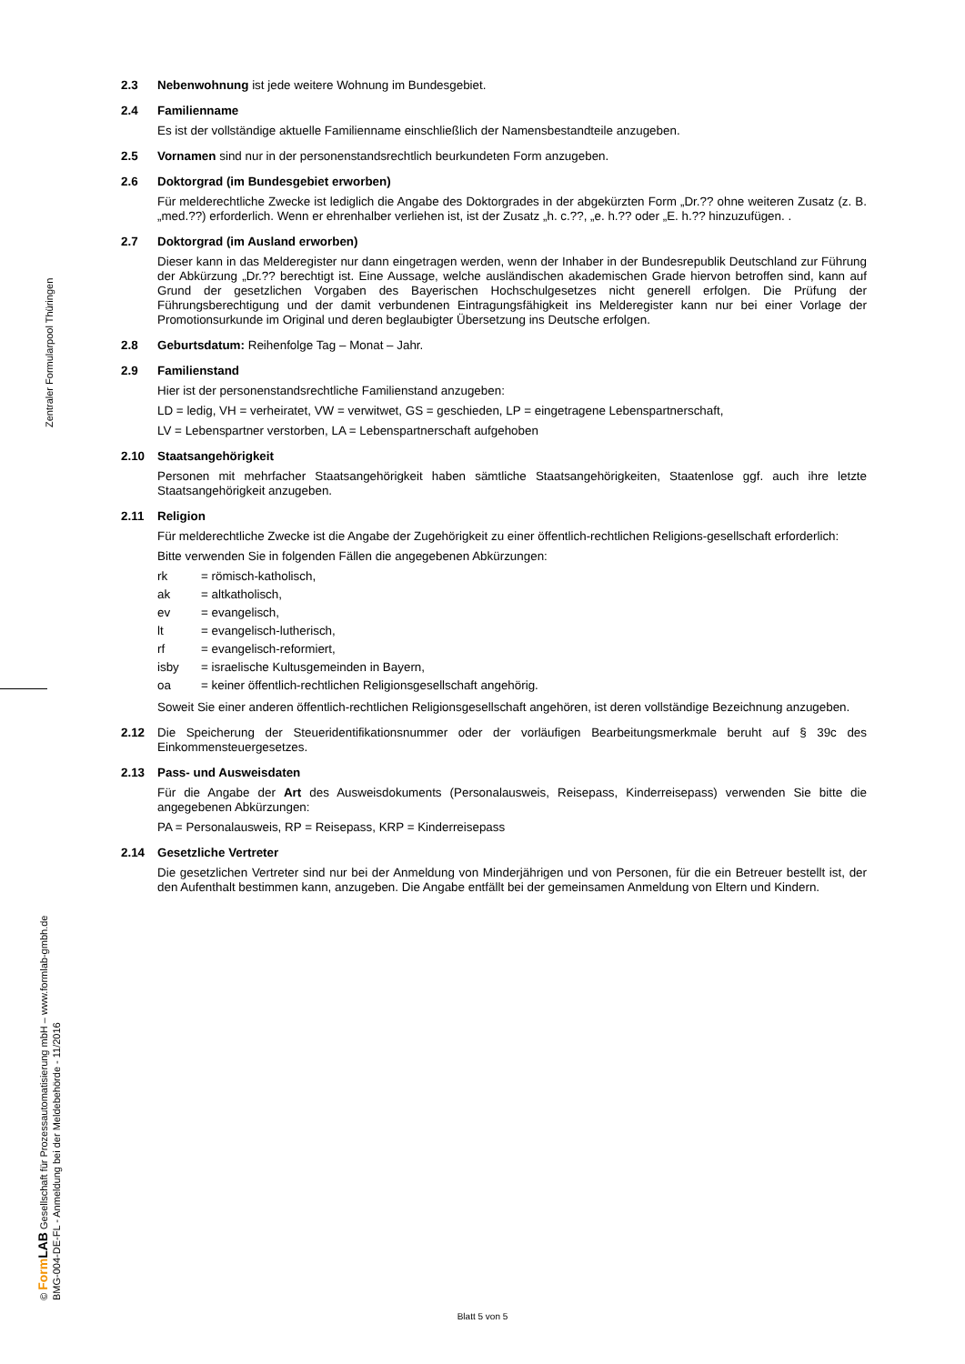Zentraler Formularpool Thüringen
© Form LAB Gesellschaft für Prozessautomatisierung mbH – www.formlab-gmbh.de
BMG-004-DE-FL - Anmeldung bei der Meldebehörde - 11/2016
2.3
Nebenwohnung ist jede weitere Wohnung im Bundesgebiet.
2.4
Familienname
Es ist der vollständige aktuelle Familienname einschließlich der Namensbestandteile anzugeben.
2.5
Vornamen sind nur in der personenstandsrechtlich beurkundeten Form anzugeben.
2.6
Doktorgrad (im Bundesgebiet erworben)
Für melderechtliche Zwecke ist lediglich die Angabe des Doktorgrades in der abgekürzten Form „Dr.?? ohne weiteren Zusatz (z. B. „med.??) erforderlich. Wenn er ehrenhalber verliehen ist, ist der Zusatz „h. c.??, „e. h.?? oder „E. h.?? hinzuzufügen. .
2.7
Doktorgrad (im Ausland erworben)
Dieser kann in das Melderegister nur dann eingetragen werden, wenn der Inhaber in der Bundesrepublik Deutschland zur Führung der Abkürzung „Dr.?? berechtigt ist. Eine Aussage, welche ausländischen akademischen Grade hiervon betroffen sind, kann auf Grund der gesetzlichen Vorgaben des Bayerischen Hochschulgesetzes nicht generell erfolgen. Die Prüfung der Führungsberechtigung und der damit verbundenen Eintragungsfähigkeit ins Melderegister kann nur bei einer Vorlage der Promotionsurkunde im Original und deren beglaubigter Übersetzung ins Deutsche erfolgen.
2.8
Geburtsdatum: Reihenfolge Tag – Monat – Jahr.
2.9
Familienstand
Hier ist der personenstandsrechtliche Familienstand anzugeben:
LD = ledig, VH = verheiratet, VW = verwitwet, GS = geschieden, LP = eingetragene Lebenspartnerschaft,
LV = Lebenspartner verstorben, LA = Lebenspartnerschaft aufgehoben
2.10
Staatsangehörigkeit
Personen mit mehrfacher Staatsangehörigkeit haben sämtliche Staatsangehörigkeiten, Staatenlose ggf. auch ihre letzte Staatsangehörigkeit anzugeben.
2.11
Religion
Für melderechtliche Zwecke ist die Angabe der Zugehörigkeit zu einer öffentlich-rechtlichen Religions-gesellschaft erforderlich:
Bitte verwenden Sie in folgenden Fällen die angegebenen Abkürzungen:
| rk | = römisch-katholisch, |
| ak | = altkatholisch, |
| ev | = evangelisch, |
| lt | = evangelisch-lutherisch, |
| rf | = evangelisch-reformiert, |
| isby | = israelische Kultusgemeinden in Bayern, |
| oa | = keiner öffentlich-rechtlichen Religionsgesellschaft angehörig. |
Soweit Sie einer anderen öffentlich-rechtlichen Religionsgesellschaft angehören, ist deren vollständige Bezeichnung anzugeben.
2.12
Die Speicherung der Steueridentifikationsnummer oder der vorläufigen Bearbeitungsmerkmale beruht auf § 39c des Einkommensteuergesetzes.
2.13
Pass- und Ausweisdaten
Für die Angabe der Art des Ausweisdokuments (Personalausweis, Reisepass, Kinderreisepass) verwenden Sie bitte die angegebenen Abkürzungen:
PA = Personalausweis, RP = Reisepass, KRP = Kinderreisepass
2.14
Gesetzliche Vertreter
Die gesetzlichen Vertreter sind nur bei der Anmeldung von Minderjährigen und von Personen, für die ein Betreuer bestellt ist, der den Aufenthalt bestimmen kann, anzugeben. Die Angabe entfällt bei der gemeinsamen Anmeldung von Eltern und Kindern.
Blatt 5 von 5